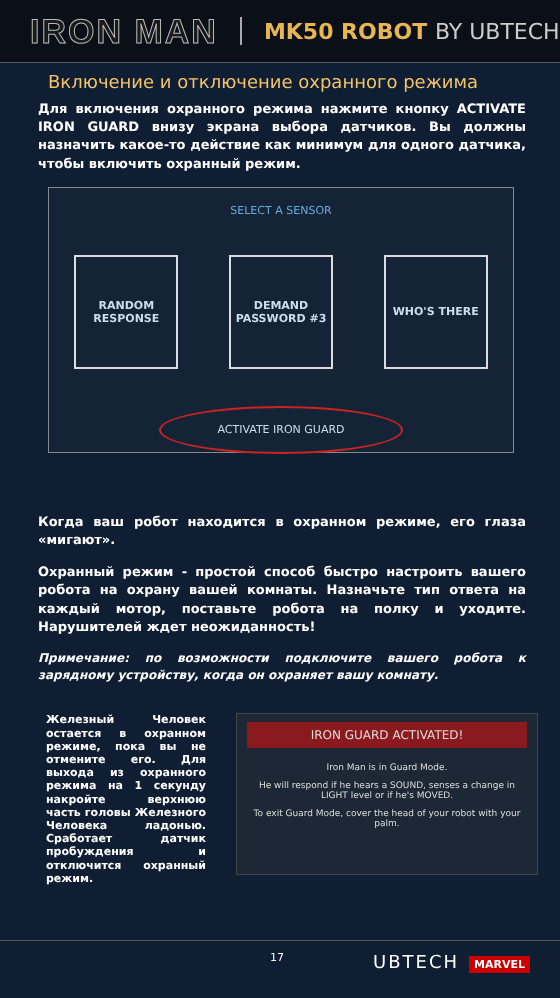IRON MAN MK50 ROBOT BY UBTECH
Включение и отключение охранного режима
Для включения охранного режима нажмите кнопку ACTIVATE IRON GUARD внизу экрана выбора датчиков. Вы должны назначить какое-то действие как минимум для одного датчика, чтобы включить охранный режим.
SELECT A SENSOR
RANDOM RESPONSE DEMAND PASSWORD #3
WHO'S THERE
ACTIVATE IRON GUARD
Когда ваш робот находится в охранном режиме, его глаза «мигают».
Охранный режим - простой способ быстро настроить вашего робота на охрану вашей комнаты. Назначьте тип ответа на каждый мотор, поставьте робота на полку и уходите. Нарушителей ждет неожиданность!
Примечание: по возможности подключите вашего робота к зарядному устройству, когда он охраняет вашу комнату.
Железный Человек остается в охранном режиме, пока вы не отмените его. Для выхода из охранного режима на 1 секунду накройте верхнюю часть головы Железного Человека ладонью. Сработает датчик пробуждения и отключится охранный режим.
IRON GUARD ACTIVATED!
Iron Man is in Guard Mode.
He will respond if he hears a SOUND, senses a change in LIGHT level or if he's MOVED.
To exit Guard Mode, cover the head of your robot with your palm.
17 UBTECH MARVEL